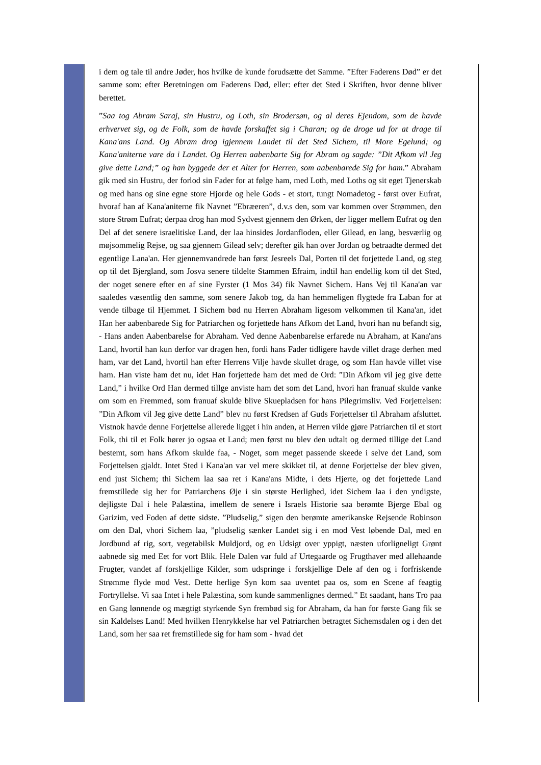i dem og tale til andre Jøder, hos hvilke de kunde forudsætte det Samme. ”Efter Faderens Død” er det samme som: efter Beretningen om Faderens Død, eller: efter det Sted i Skriften, hvor denne bliver berettet.
”Saa tog Abram Saraj, sin Hustru, og Loth, sin Brodersøn, og al deres Ejendom, som de havde erhvervet sig, og de Folk, som de havde forskaffet sig i Charan; og de droge ud for at drage til Kana'ans Land. Og Abram drog igjennem Landet til det Sted Sichem, til More Egelund; og Kana'aniterne vare da i Landet. Og Herren aabenbarte Sig for Abram og sagde: ”Dit Afkom vil Jeg give dette Land;” og han byggede der et Alter for Herren, som aabenbarede Sig for ham.” Abraham gik med sin Hustru, der forlod sin Fader for at følge ham, med Loth, med Loths og sit eget Tjenerskab og med hans og sine egne store Hjorde og hele Gods - et stort, tungt Nomadetog - først over Eufrat, hvoraf han af Kana'aniterne fik Navnet ”Ebræeren”, d.v.s den, som var kommen over Strømmen, den store Strøm Eufrat; derpaa drog han mod Sydvest gjennem den Ørken, der ligger mellem Eufrat og den Del af det senere israelitiske Land, der laa hinsides Jordanfloden, eller Gilead, en lang, besværlig og møjsommelig Rejse, og saa gjennem Gilead selv; derefter gik han over Jordan og betraadte dermed det egentlige Lana'an. Her gjennemvandrede han først Jesreels Dal, Porten til det forjettede Land, og steg op til det Bjergland, som Josva senere tildelte Stammen Efraim, indtil han endellig kom til det Sted, der noget senere efter en af sine Fyrster (1 Mos 34) fik Navnet Sichem. Hans Vej til Kana'an var saaledes væsentlig den samme, som senere Jakob tog, da han hemmeligen flygtede fra Laban for at vende tilbage til Hjemmet. I Sichem bød nu Herren Abraham ligesom velkommen til Kana'an, idet Han her aabenbarede Sig for Patriarchen og forjettede hans Afkom det Land, hvori han nu befandt sig, - Hans anden Aabenbarelse for Abraham. Ved denne Aabenbarelse erfarede nu Abraham, at Kana'ans Land, hvortil han kun derfor var dragen hen, fordi hans Fader tidligere havde villet drage derhen med ham, var det Land, hvortil han efter Herrens Vilje havde skullet drage, og som Han havde villet vise ham. Han viste ham det nu, idet Han forjettede ham det med de Ord: ”Din Afkom vil jeg give dette Land,” i hvilke Ord Han dermed tillge anviste ham det som det Land, hvori han franuaf skulde vanke om som en Fremmed, som franuaf skulde blive Skuepladsen for hans Pilegrimsliv. Ved Forjettelsen: ”Din Afkom vil Jeg give dette Land” blev nu først Kredsen af Guds Forjettelser til Abraham afsluttet. Vistnok havde denne Forjettelse allerede ligget i hin anden, at Herren vilde gjøre Patriarchen til et stort Folk, thi til et Folk hører jo ogsaa et Land; men først nu blev den udtalt og dermed tillige det Land bestemt, som hans Afkom skulde faa, - Noget, som meget passende skeede i selve det Land, som Forjettelsen gjaldt. Intet Sted i Kana'an var vel mere skikket til, at denne Forjettelse der blev given, end just Sichem; thi Sichem laa saa ret i Kana'ans Midte, i dets Hjerte, og det forjettede Land fremstillede sig her for Patriarchens Øje i sin største Herlighed, idet Sichem laa i den yndigste, dejligste Dal i hele Palæstina, imellem de senere i Israels Historie saa berømte Bjerge Ebal og Garizim, ved Foden af dette sidste. ”Pludselig,” sigen den berømte amerikanske Rejsende Robinson om den Dal, vhori Sichem laa, ”pludselig sænker Landet sig i en mod Vest løbende Dal, med en Jordbund af rig, sort, vegetabilsk Muldjord, og en Udsigt over yppigt, næsten uforligneligt Grønt aabnede sig med Eet for vort Blik. Hele Dalen var fuld af Urtegaarde og Frugthaver med allehaande Frugter, vandet af forskjellige Kilder, som udspringe i forskjellige Dele af den og i forfriskende Strømme flyde mod Vest. Dette herlige Syn kom saa uventet paa os, som en Scene af feagtig Fortryllelse. Vi saa Intet i hele Palæstina, som kunde sammenlignes dermed.” Et saadant, hans Tro paa en Gang lønnende og mægtigt styrkende Syn frembød sig for Abraham, da han for første Gang fik se sin Kaldelses Land! Med hvilken Henrykkelse har vel Patriarchen betragtet Sichemsdalen og i den det Land, som her saa ret fremstillede sig for ham som - hvad det